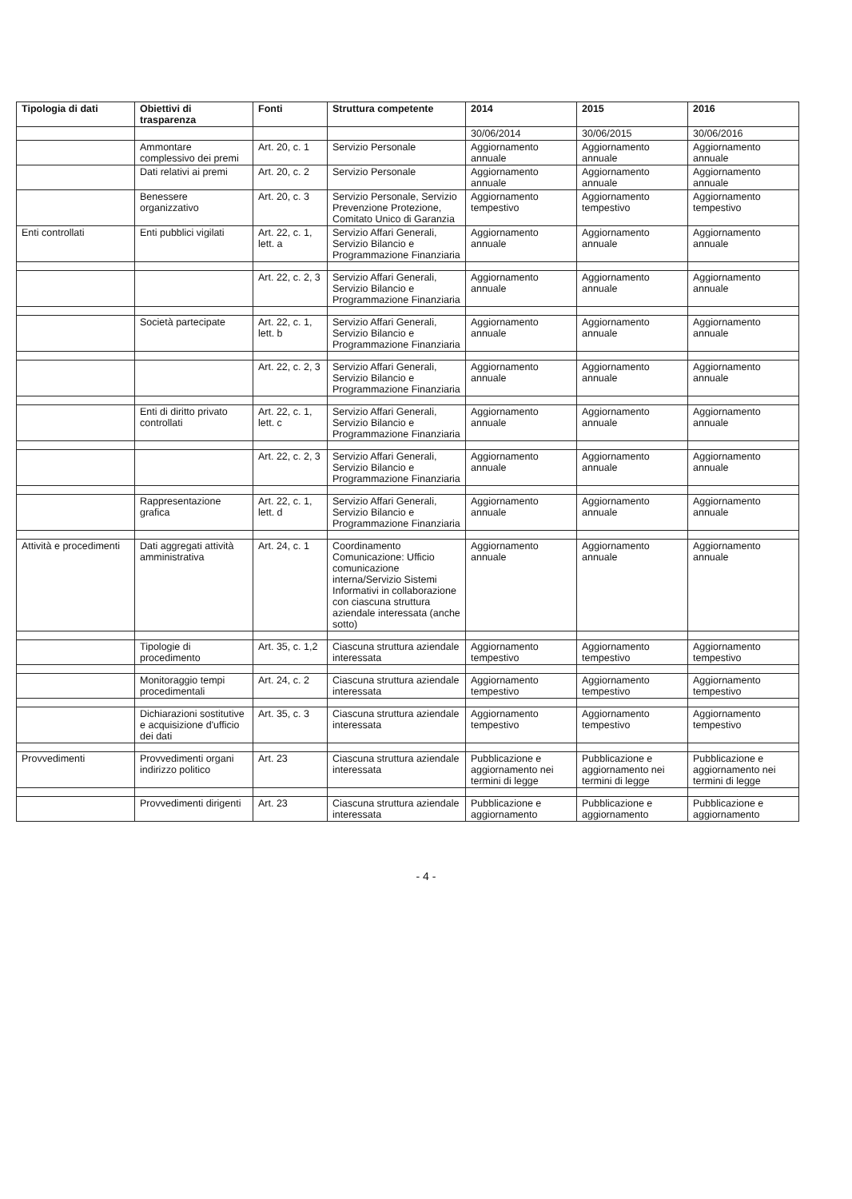| Tipologia di dati | Obiettivi di trasparenza | Fonti | Struttura competente | 2014 | 2015 | 2016 |
| --- | --- | --- | --- | --- | --- | --- |
| | | | | 30/06/2014 | 30/06/2015 | 30/06/2016 |
| | Ammontare complessivo dei premi | Art. 20, c. 1 | Servizio Personale | Aggiornamento annuale | Aggiornamento annuale | Aggiornamento annuale |
| | Dati relativi ai premi | Art. 20, c. 2 | Servizio Personale | Aggiornamento annuale | Aggiornamento annuale | Aggiornamento annuale |
| | Benessere organizzativo | Art. 20, c. 3 | Servizio Personale, Servizio Prevenzione Protezione, Comitato Unico di Garanzia | Aggiornamento tempestivo | Aggiornamento tempestivo | Aggiornamento tempestivo |
| Enti controllati | Enti pubblici vigilati | Art. 22, c. 1, lett. a | Servizio Affari Generali, Servizio Bilancio e Programmazione Finanziaria | Aggiornamento annuale | Aggiornamento annuale | Aggiornamento annuale |
| | | Art. 22, c. 2, 3 | Servizio Affari Generali, Servizio Bilancio e Programmazione Finanziaria | Aggiornamento annuale | Aggiornamento annuale | Aggiornamento annuale |
| | Società partecipate | Art. 22, c. 1, lett. b | Servizio Affari Generali, Servizio Bilancio e Programmazione Finanziaria | Aggiornamento annuale | Aggiornamento annuale | Aggiornamento annuale |
| | | Art. 22, c. 2, 3 | Servizio Affari Generali, Servizio Bilancio e Programmazione Finanziaria | Aggiornamento annuale | Aggiornamento annuale | Aggiornamento annuale |
| | Enti di diritto privato controllati | Art. 22, c. 1, lett. c | Servizio Affari Generali, Servizio Bilancio e Programmazione Finanziaria | Aggiornamento annuale | Aggiornamento annuale | Aggiornamento annuale |
| | | Art. 22, c. 2, 3 | Servizio Affari Generali, Servizio Bilancio e Programmazione Finanziaria | Aggiornamento annuale | Aggiornamento annuale | Aggiornamento annuale |
| | Rappresentazione grafica | Art. 22, c. 1, lett. d | Servizio Affari Generali, Servizio Bilancio e Programmazione Finanziaria | Aggiornamento annuale | Aggiornamento annuale | Aggiornamento annuale |
| Attività e procedimenti | Dati aggregati attività amministrativa | Art. 24, c. 1 | Coordinamento Comunicazione: Ufficio comunicazione interna/Servizio Sistemi Informativi in collaborazione con ciascuna struttura aziendale interessata (anche sotto) | Aggiornamento annuale | Aggiornamento annuale | Aggiornamento annuale |
| | Tipologie di procedimento | Art. 35, c. 1,2 | Ciascuna struttura aziendale interessata | Aggiornamento tempestivo | Aggiornamento tempestivo | Aggiornamento tempestivo |
| | Monitoraggio tempi procedimentali | Art. 24, c. 2 | Ciascuna struttura aziendale interessata | Aggiornamento tempestivo | Aggiornamento tempestivo | Aggiornamento tempestivo |
| | Dichiarazioni sostitutive e acquisizione d'ufficio dei dati | Art. 35, c. 3 | Ciascuna struttura aziendale interessata | Aggiornamento tempestivo | Aggiornamento tempestivo | Aggiornamento tempestivo |
| Provvedimenti | Provvedimenti organi indirizzo politico | Art. 23 | Ciascuna struttura aziendale interessata | Pubblicazione e aggiornamento nei termini di legge | Pubblicazione e aggiornamento nei termini di legge | Pubblicazione e aggiornamento nei termini di legge |
| | Provvedimenti dirigenti | Art. 23 | Ciascuna struttura aziendale interessata | Pubblicazione e aggiornamento | Pubblicazione e aggiornamento | Pubblicazione e aggiornamento |
- 4 -